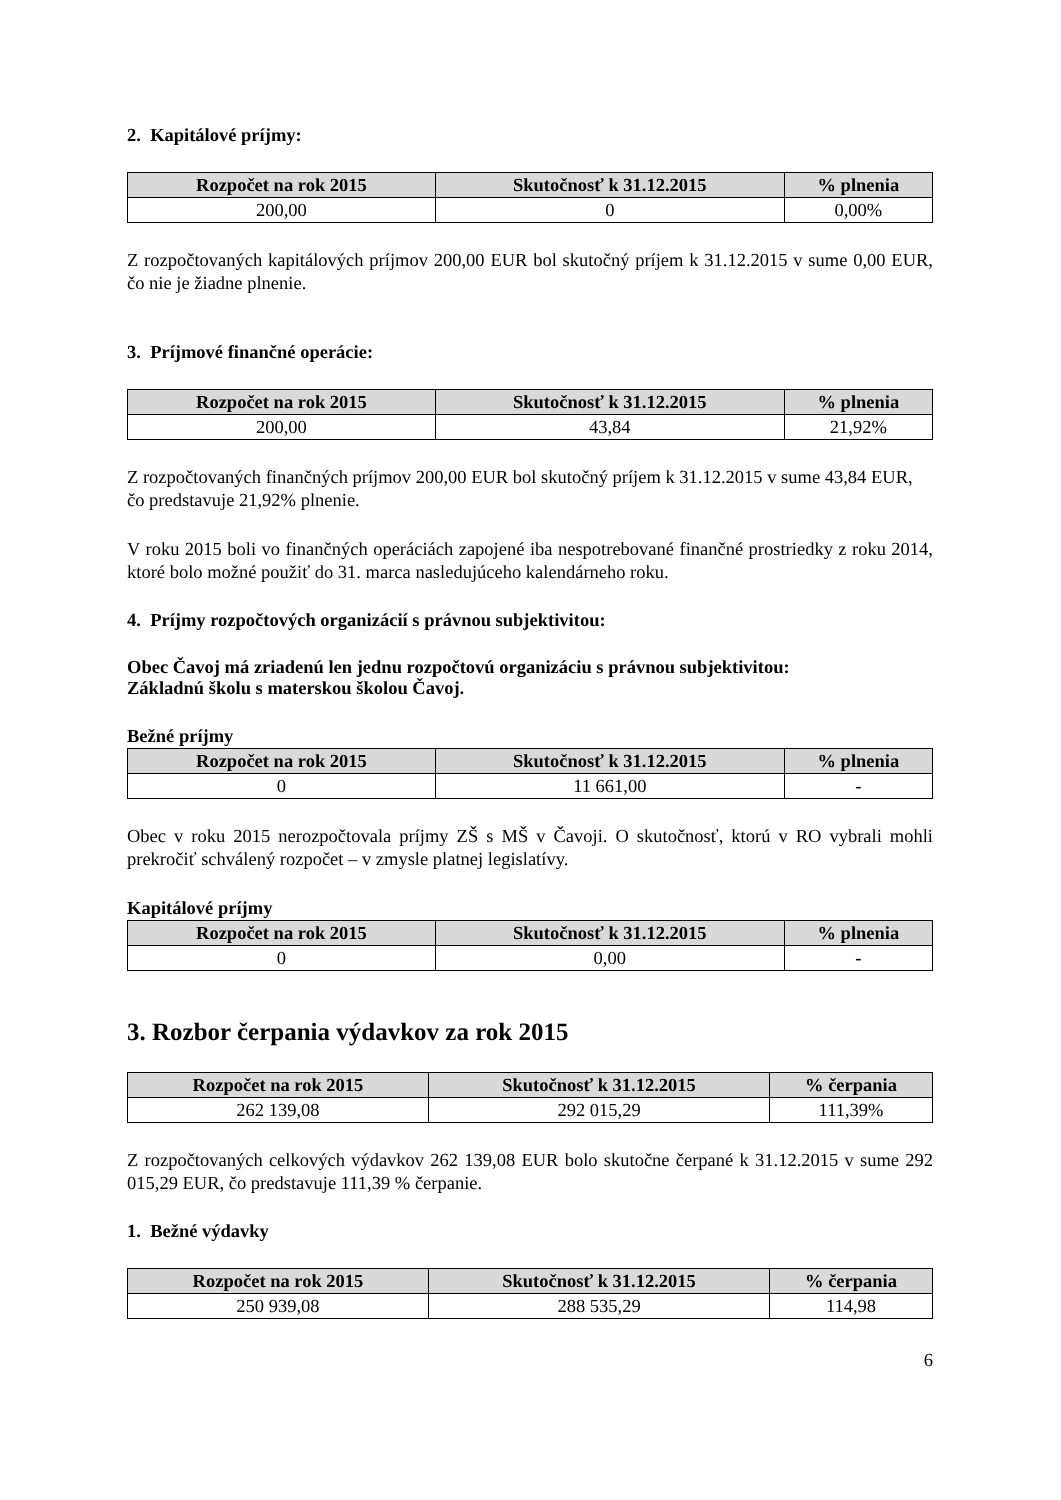2. Kapitálové príjmy:
| Rozpočet na rok 2015 | Skutočnosť k 31.12.2015 | % plnenia |
| --- | --- | --- |
| 200,00 | 0 | 0,00% |
Z rozpočtovaných kapitálových príjmov 200,00 EUR bol skutočný príjem k 31.12.2015 v sume 0,00 EUR, čo nie je žiadne plnenie.
3. Príjmové finančné operácie:
| Rozpočet na rok 2015 | Skutočnosť k 31.12.2015 | % plnenia |
| --- | --- | --- |
| 200,00 | 43,84 | 21,92% |
Z rozpočtovaných finančných príjmov 200,00 EUR bol skutočný príjem k 31.12.2015 v sume 43,84 EUR, čo predstavuje 21,92% plnenie.
V roku 2015 boli vo finančných operáciách zapojené iba nespotrebované finančné prostriedky z roku 2014, ktoré bolo možné použiť do 31. marca nasledujúceho kalendárneho roku.
4. Príjmy rozpočtových organizácií s právnou subjektivitou:
Obec Čavoj má zriadenú len jednu rozpočtovú organizáciu s právnou subjektivitou:
Základnú školu s materskou školou Čavoj.
Bežné príjmy
| Rozpočet na rok 2015 | Skutočnosť k 31.12.2015 | % plnenia |
| --- | --- | --- |
| 0 | 11 661,00 | - |
Obec v roku 2015 nerozpočtovala príjmy ZŠ s MŠ v Čavoji. O skutočnosť, ktorú v RO vybrali mohli prekročiť schválený rozpočet – v zmysle platnej legislatívy.
Kapitálové príjmy
| Rozpočet na rok 2015 | Skutočnosť k 31.12.2015 | % plnenia |
| --- | --- | --- |
| 0 | 0,00 | - |
3. Rozbor čerpania výdavkov za rok 2015
| Rozpočet na rok 2015 | Skutočnosť k 31.12.2015 | % čerpania |
| --- | --- | --- |
| 262 139,08 | 292 015,29 | 111,39% |
Z rozpočtovaných celkových výdavkov 262 139,08 EUR bolo skutočne čerpané k 31.12.2015 v sume 292 015,29 EUR, čo predstavuje 111,39 % čerpanie.
1. Bežné výdavky
| Rozpočet na rok 2015 | Skutočnosť k 31.12.2015 | % čerpania |
| --- | --- | --- |
| 250 939,08 | 288 535,29 | 114,98 |
6